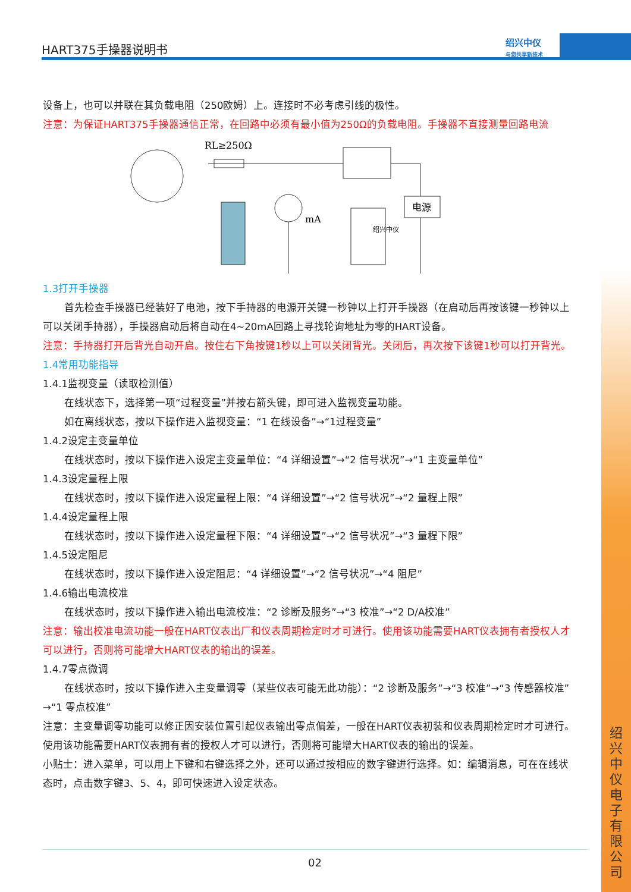HART375手操器说明书
绍兴中仪
与您共享新技术
绍兴中仪电子有限公司
设备上，也可以并联在其负载电阻（250欧姆）上。连接时不必考虑引线的极性。
注意：为保证HART375手操器通信正常，在回路中必须有最小值为250Ω的负载电阻。手操器不直接测量回路电流
RL≥250Ω
电源
mA
绍兴中仪
1.3打开手操器
首先检查手操器已经装好了电池，按下手持器的电源开关键一秒钟以上打开手操器（在启动后再按该键一秒钟以上可以关闭手持器），手操器启动后将自动在4~20mA回路上寻找轮询地址为零的HART设备。
注意：手持器打开后背光自动开启。按住右下角按键1秒以上可以关闭背光。关闭后，再次按下该键1秒可以打开背光。
1.4常用功能指导
1.4.1监视变量（读取检测值）
在线状态下，选择第一项“过程变量”并按右箭头键，即可进入监视变量功能。
如在离线状态，按以下操作进入监视变量：“1 在线设备”→“1过程变量”
1.4.2设定主变量单位
在线状态时，按以下操作进入设定主变量单位：“4 详细设置”→“2 信号状况”→“1 主变量单位”
1.4.3设定量程上限
在线状态时，按以下操作进入设定量程上限：“4 详细设置”→“2 信号状况”→“2 量程上限”
1.4.4设定量程上限
在线状态时，按以下操作进入设定量程下限：“4 详细设置”→“2 信号状况”→“3 量程下限”
1.4.5设定阻尼
在线状态时，按以下操作进入设定阻尼：“4 详细设置”→“2 信号状况”→“4 阻尼”
1.4.6输出电流校准
在线状态时，按以下操作进入输出电流校准：“2 诊断及服务”→“3 校准”→“2 D/A校准”
注意：输出校准电流功能一般在HART仪表出厂和仪表周期检定时才可进行。使用该功能需要HART仪表拥有者授权人才可以进行，否则将可能增大HART仪表的输出的误差。
1.4.7零点微调
在线状态时，按以下操作进入主变量调零（某些仪表可能无此功能）：“2 诊断及服务”→“3 校准”→“3 传感器校准”→“1 零点校准”
注意：主变量调零功能可以修正因安装位置引起仪表输出零点偏差，一般在HART仪表初装和仪表周期检定时才可进行。使用该功能需要HART仪表拥有者的授权人才可以进行，否则将可能增大HART仪表的输出的误差。
小贴士：进入菜单，可以用上下键和右键选择之外，还可以通过按相应的数字键进行选择。如：编辑消息，可在在线状态时，点击数字键3、5、4，即可快速进入设定状态。
02